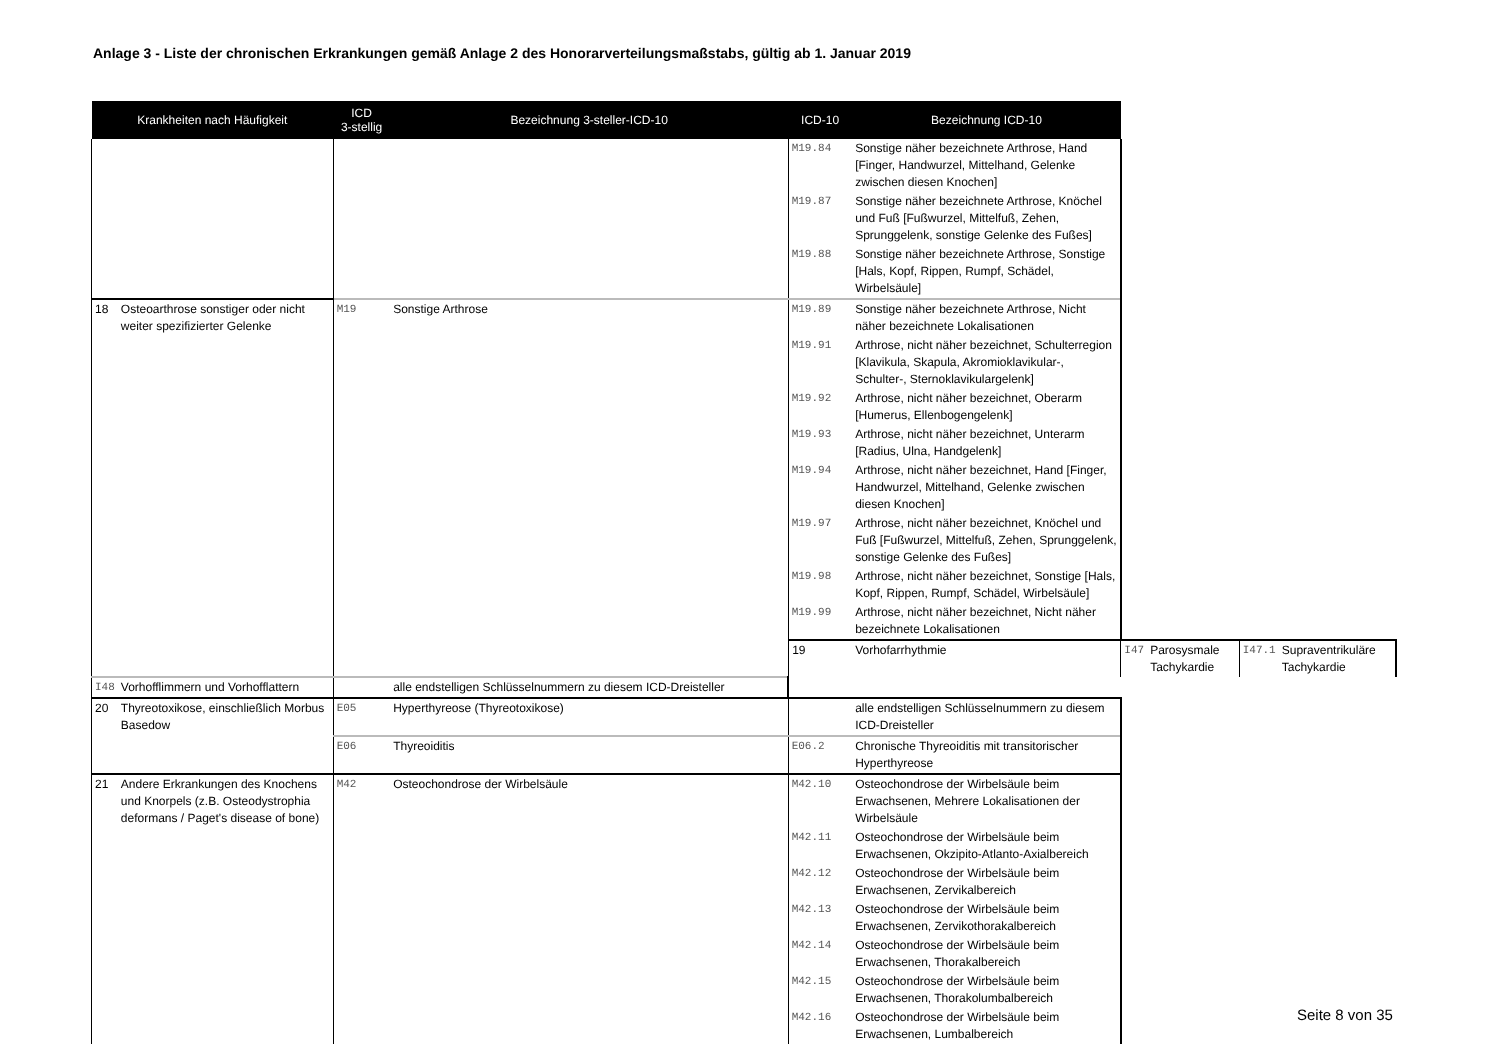Anlage 3 - Liste der chronischen Erkrankungen gemäß Anlage 2 des Honorarverteilungsmaßstabs, gültig ab 1. Januar 2019
| Krankheiten nach Häufigkeit | | ICD 3-stellig | Bezeichnung 3-steller-ICD-10 | ICD-10 | Bezeichnung ICD-10 | | | | |
| --- | --- | --- | --- | --- | --- | --- | --- | --- | --- |
| | | | | M19.84 | Sonstige näher bezeichnete Arthrose, Hand [Finger, Handwurzel, Mittelhand, Gelenke zwischen diesen Knochen] | | | | |
| | | | | M19.87 | Sonstige näher bezeichnete Arthrose, Knöchel und Fuß [Fußwurzel, Mittelfuß, Zehen, Sprunggelenk, sonstige Gelenke des Fußes] | | | | |
| | | | | M19.88 | Sonstige näher bezeichnete Arthrose, Sonstige [Hals, Kopf, Rippen, Rumpf, Schädel, Wirbelsäule] | | | | |
| 18 | Osteoarthrose sonstiger oder nicht weiter spezifizierter Gelenke | M19 | Sonstige Arthrose | M19.89 | Sonstige näher bezeichnete Arthrose, Nicht näher bezeichnete Lokalisationen | | | | |
| | | | | M19.91 | Arthrose, nicht näher bezeichnet, Schulterregion [Klavikula, Skapula, Akromioklavikular-, Schulter-, Sternoklavikulargelenk] | | | | |
| | | | | M19.92 | Arthrose, nicht näher bezeichnet, Oberarm [Humerus, Ellenbogengelenk] | | | | |
| | | | | M19.93 | Arthrose, nicht näher bezeichnet, Unterarm [Radius, Ulna, Handgelenk] | | | | |
| | | | | M19.94 | Arthrose, nicht näher bezeichnet, Hand [Finger, Handwurzel, Mittelhand, Gelenke zwischen diesen Knochen] | | | | |
| | | | | M19.97 | Arthrose, nicht näher bezeichnet, Knöchel und Fuß [Fußwurzel, Mittelfuß, Zehen, Sprunggelenk, sonstige Gelenke des Fußes] | | | | |
| | | | | M19.98 | Arthrose, nicht näher bezeichnet, Sonstige [Hals, Kopf, Rippen, Rumpf, Schädel, Wirbelsäule] | | | | |
| | | | | M19.99 | Arthrose, nicht näher bezeichnet, Nicht näher bezeichnete Lokalisationen | | | | |
| | | | | 19 | Vorhofarrhythmie | I47 | Parosysmale Tachykardie | I47.1 | Supraventrikuläre Tachykardie |
| I48 | Vorhofflimmern und Vorhofflattern | | alle endstelligen Schlüsselnummern zu diesem ICD-Dreisteller | | | | | | |
| 20 | Thyreotoxikose, einschließlich Morbus Basedow | E05 | Hyperthyreose (Thyreotoxikose) | | alle endstelligen Schlüsselnummern zu diesem ICD-Dreisteller | | | | |
| | | E06 | Thyreoiditis | E06.2 | Chronische Thyreoiditis mit transitorischer Hyperthyreose | | | | |
| 21 | Andere Erkrankungen des Knochens und Knorpels (z.B. Osteodystrophia deformans / Paget's disease of bone) | M42 | Osteochondrose der Wirbelsäule | M42.10 | Osteochondrose der Wirbelsäule beim Erwachsenen, Mehrere Lokalisationen der Wirbelsäule | | | | |
| | | | | M42.11 | Osteochondrose der Wirbelsäule beim Erwachsenen, Okzipito-Atlanto-Axialbereich | | | | |
| | | | | M42.12 | Osteochondrose der Wirbelsäule beim Erwachsenen, Zervikalbereich | | | | |
| | | | | M42.13 | Osteochondrose der Wirbelsäule beim Erwachsenen, Zervikothorakalbereich | | | | |
| | | | | M42.14 | Osteochondrose der Wirbelsäule beim Erwachsenen, Thorakalbereich | | | | |
| | | | | M42.15 | Osteochondrose der Wirbelsäule beim Erwachsenen, Thorakolumbalbereich | | | | |
| | | | | M42.16 | Osteochondrose der Wirbelsäule beim Erwachsenen, Lumbalbereich | | | | |
Seite 8 von 35